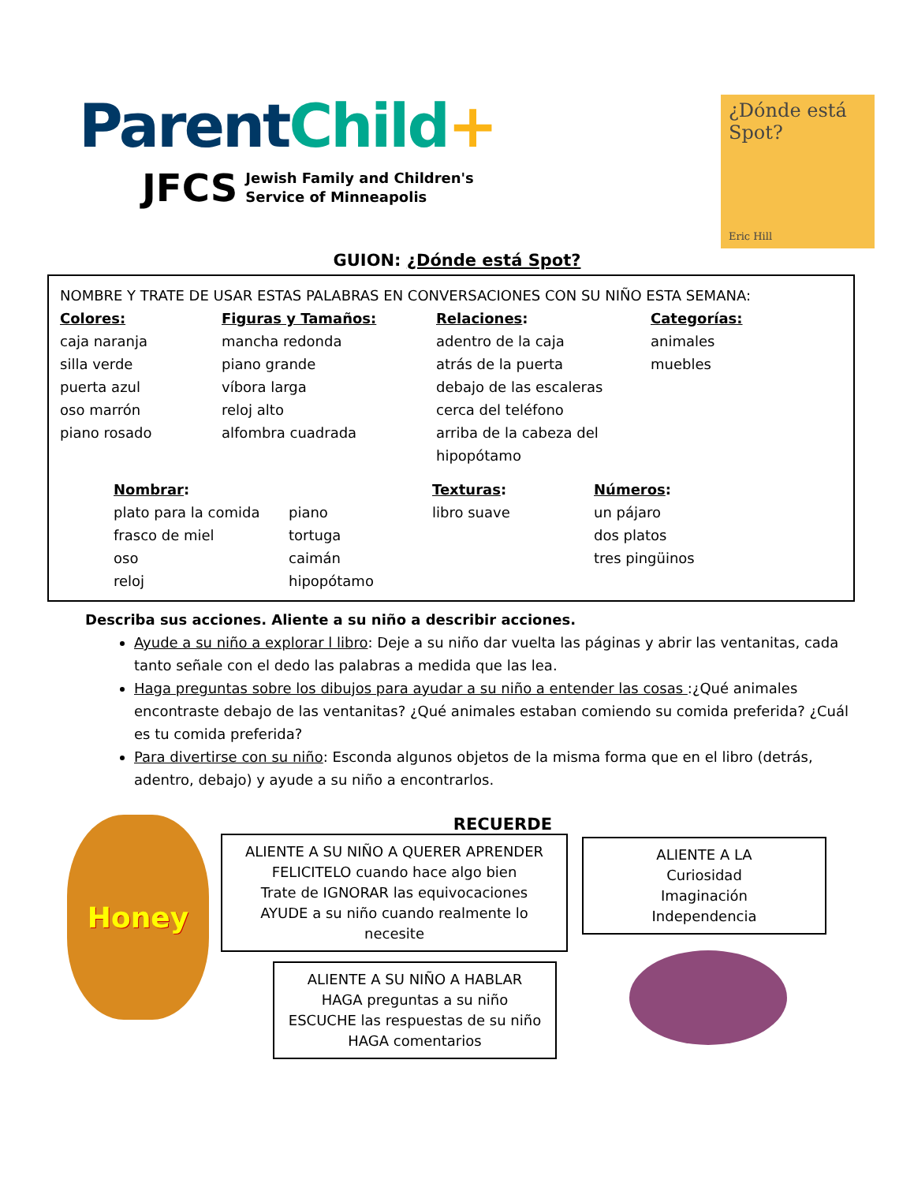Parent Child+
JFCS Jewish Family and Children's
Service of Minneapolis
¿Dónde está
Spot?
Eric Hill
GUION: ¿Dónde está Spot?
NOMBRE Y TRATE DE USAR ESTAS PALABRAS EN CONVERSACIONES CON SU NIÑO ESTA SEMANA:
Colores:
caja naranja
silla verde
puerta azul
oso marrón
piano rosado
Figuras y Tamaños:
mancha redonda
piano grande
víbora larga
reloj alto
alfombra cuadrada
Relaciones:
adentro de la caja
atrás de la puerta
debajo de las escaleras
cerca del teléfono
arriba de la cabeza del hipopótamo
Categorías:
animales
muebles
Nombrar:
plato para la comida
frasco de miel
oso
reloj
piano
tortuga
caimán
hipopótamo
Texturas:
libro suave
Números:
un pájaro
dos platos
tres pingüinos
Describa sus acciones. Aliente a su niño a describir acciones.
Ayude a su niño a explorar l libro: Deje a su niño dar vuelta las páginas y abrir las ventanitas, cada tanto señale con el dedo las palabras a medida que las lea.
Haga preguntas sobre los dibujos para ayudar a su niño a entender las cosas :¿Qué animales encontraste debajo de las ventanitas? ¿Qué animales estaban comiendo su comida preferida? ¿Cuál es tu comida preferida?
Para divertirse con su niño: Esconda algunos objetos de la misma forma que en el libro (detrás, adentro, debajo) y ayude a su niño a encontrarlos.
Honey
RECUERDE
ALIENTE A SU NIÑO A QUERER APRENDER
FELICITELO cuando hace algo bien
Trate de IGNORAR las equivocaciones
AYUDE a su niño cuando realmente lo necesite
ALIENTE A SU NIÑO A HABLAR
HAGA preguntas a su niño
ESCUCHE las respuestas de su niño
HAGA comentarios
ALIENTE A LA
Curiosidad
Imaginación
Independencia